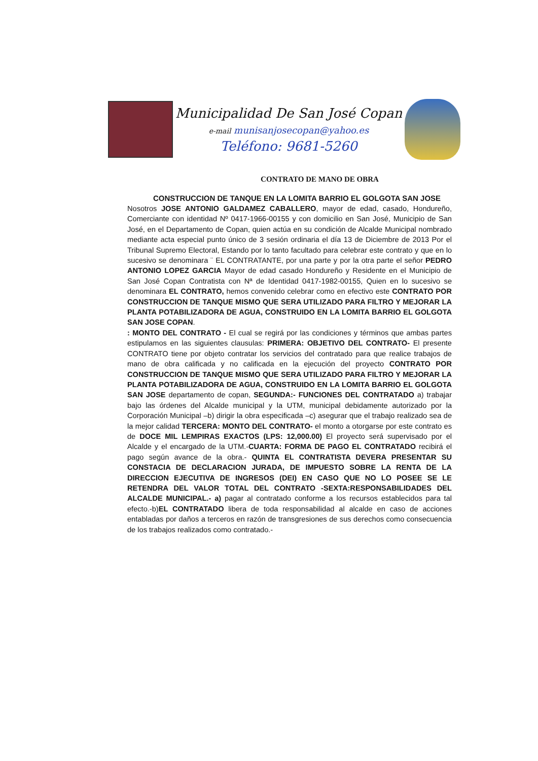Municipalidad De San José Copan
e-mail munisanjosecopan@yahoo.es
Teléfono: 9681-5260
CONTRATO DE MANO DE OBRA
CONSTRUCCION DE TANQUE EN LA LOMITA BARRIO EL GOLGOTA SAN JOSE
Nosotros JOSE ANTONIO GALDAMEZ CABALLERO, mayor de edad, casado, Hondureño, Comerciante con identidad Nº 0417-1966-00155 y con domicilio en San José, Municipio de San José, en el Departamento de Copan, quien actúa en su condición de Alcalde Municipal nombrado mediante acta especial punto único de 3 sesión ordinaria el día 13 de Diciembre de 2013 Por el Tribunal Supremo Electoral, Estando por lo tanto facultado para celebrar este contrato y que en lo sucesivo se denominara ¨ EL CONTRATANTE, por una parte y por la otra parte el señor PEDRO ANTONIO LOPEZ GARCIA Mayor de edad casado Hondureño y Residente en el Municipio de San José Copan Contratista con Nª de Identidad 0417-1982-00155, Quien en lo sucesivo se denominara EL CONTRATO, hemos convenido celebrar como en efectivo este CONTRATO POR CONSTRUCCION DE TANQUE MISMO QUE SERA UTILIZADO PARA FILTRO Y MEJORAR LA PLANTA POTABILIZADORA DE AGUA, CONSTRUIDO EN LA LOMITA BARRIO EL GOLGOTA SAN JOSE COPAN.
: MONTO DEL CONTRATO - El cual se regirá por las condiciones y términos que ambas partes estipulamos en las siguientes clausulas: PRIMERA: OBJETIVO DEL CONTRATO- El presente CONTRATO tiene por objeto contratar los servicios del contratado para que realice trabajos de mano de obra calificada y no calificada en la ejecución del proyecto CONTRATO POR CONSTRUCCION DE TANQUE MISMO QUE SERA UTILIZADO PARA FILTRO Y MEJORAR LA PLANTA POTABILIZADORA DE AGUA, CONSTRUIDO EN LA LOMITA BARRIO EL GOLGOTA SAN JOSE departamento de copan, SEGUNDA:- FUNCIONES DEL CONTRATADO a) trabajar bajo las órdenes del Alcalde municipal y la UTM, municipal debidamente autorizado por la Corporación Municipal –b) dirigir la obra especificada –c) asegurar que el trabajo realizado sea de la mejor calidad TERCERA: MONTO DEL CONTRATO- el monto a otorgarse por este contrato es de DOCE MIL LEMPIRAS EXACTOS (LPS: 12,000.00) El proyecto será supervisado por el Alcalde y el encargado de la UTM.-CUARTA: FORMA DE PAGO EL CONTRATADO recibirá el pago según avance de la obra.- QUINTA EL CONTRATISTA DEVERA PRESENTAR SU CONSTACIA DE DECLARACION JURADA, DE IMPUESTO SOBRE LA RENTA DE LA DIRECCION EJECUTIVA DE INGRESOS (DEI) EN CASO QUE NO LO POSEE SE LE RETENDRA DEL VALOR TOTAL DEL CONTRATO -SEXTA:RESPONSABILIDADES DEL ALCALDE MUNICIPAL.- a) pagar al contratado conforme a los recursos establecidos para tal efecto.-b)EL CONTRATADO libera de toda responsabilidad al alcalde en caso de acciones entabladas por daños a terceros en razón de transgresiones de sus derechos como consecuencia de los trabajos realizados como contratado.-